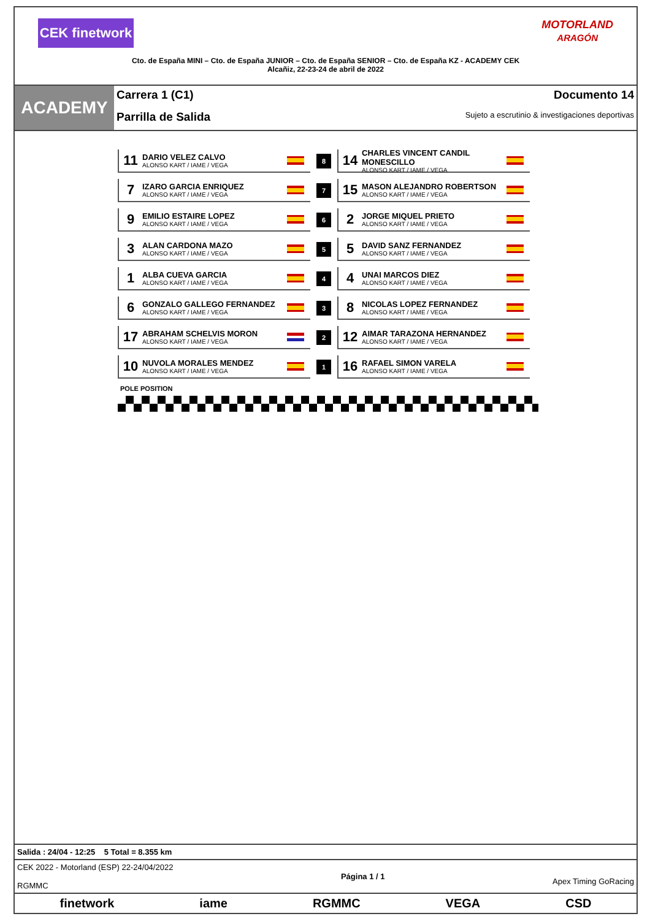CEK finetwork
MOTORLAND
ARAGÓN
Cto. de España MINI – Cto. de España JUNIOR – Cto. de España SENIOR – Cto. de España KZ - ACADEMY CEK
Alcañiz, 22-23-24 de abril de 2022
ACADEMY
Carrera 1 (C1) Documento 14
Parrilla de Salida Sujeto a escrutinio & investigaciones deportivas
| 11 DARIO VELEZ CALVO ALONSO KART / IAME / VEGA | 8 | 14 CHARLES VINCENT CANDIL MONESCILLO ALONSO KART / IAME / VEGA |
| 7 IZARO GARCIA ENRIQUEZ ALONSO KART / IAME / VEGA | 7 | 15 MASON ALEJANDRO ROBERTSON ALONSO KART / IAME / VEGA |
| 9 EMILIO ESTAIRE LOPEZ ALONSO KART / IAME / VEGA | 6 | 2 JORGE MIQUEL PRIETO ALONSO KART / IAME / VEGA |
| 3 ALAN CARDONA MAZO ALONSO KART / IAME / VEGA | 5 | 5 DAVID SANZ FERNANDEZ ALONSO KART / IAME / VEGA |
| 1 ALBA CUEVA GARCIA ALONSO KART / IAME / VEGA | 4 | 4 UNAI MARCOS DIEZ ALONSO KART / IAME / VEGA |
| 6 GONZALO GALLEGO FERNANDEZ ALONSO KART / IAME / VEGA | 3 | 8 NICOLAS LOPEZ FERNANDEZ ALONSO KART / IAME / VEGA |
| 17 ABRAHAM SCHELVIS MORON ALONSO KART / IAME / VEGA | 2 | 12 AIMAR TARAZONA HERNANDEZ ALONSO KART / IAME / VEGA |
| 10 NUVOLA MORALES MENDEZ ALONSO KART / IAME / VEGA | 1 | 16 RAFAEL SIMON VARELA ALONSO KART / IAME / VEGA |
POLE POSITION
Salida : 24/04 - 12:25 5 Total = 8.355 km
CEK 2022 - Motorland (ESP) 22-24/04/2022
RGMMC Página 1 / 1
Apex Timing GoRacing
finetwork iame RGMMC VEGA CSD